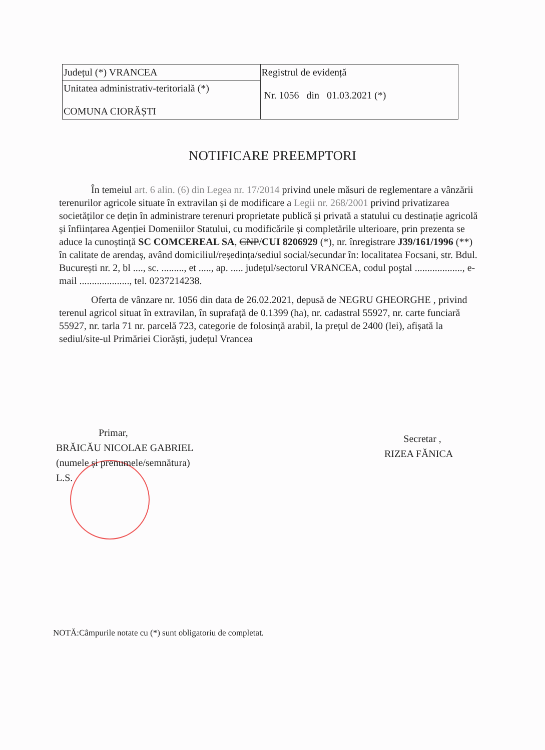| Județul (*) VRANCEA | Registrul de evidență Nr. 1056 din 01.03.2021 (*) |
| Unitatea administrativ-teritorială (*) COMUNA CIORĂȘTI | |
NOTIFICARE PREEMPTORI
În temeiul art. 6 alin. (6) din Legea nr. 17/2014 privind unele măsuri de reglementare a vânzării terenurilor agricole situate în extravilan și de modificare a Legii nr. 268/2001 privind privatizarea societăților ce dețin în administrare terenuri proprietate publică și privată a statului cu destinație agricolă și înființarea Agenției Domeniilor Statului, cu modificările și completările ulterioare, prin prezenta se aduce la cunoștință SC COMCEREAL SA, CNP/CUI 8206929 (*), nr. înregistrare J39/161/1996 (**) în calitate de arendaș, având domiciliul/reședința/sediul social/secundar în: localitatea Focsani, str. Bdul. București nr. 2, bl ...., sc. ........., et ....., ap. ..... județul/sectorul VRANCEA, codul poştal ..................., e-mail ...................., tel. 0237214238.
Oferta de vânzare nr. 1056 din data de 26.02.2021, depusă de NEGRU GHEORGHE , privind terenul agricol situat în extravilan, în suprafață de 0.1399 (ha), nr. cadastral 55927, nr. carte funciară 55927, nr. tarla 71 nr. parcelă 723, categorie de folosință arabil, la prețul de 2400 (lei), afișată la sediul/site-ul Primăriei Ciorăști, județul Vrancea
Primar,
BRĂICĂU NICOLAE GABRIEL
(numele și prenumele/semnătura)
L.S.
Secretar ,
RIZEA FĂNICA
NOTĂ:Câmpurile notate cu (*) sunt obligatoriu de completat.